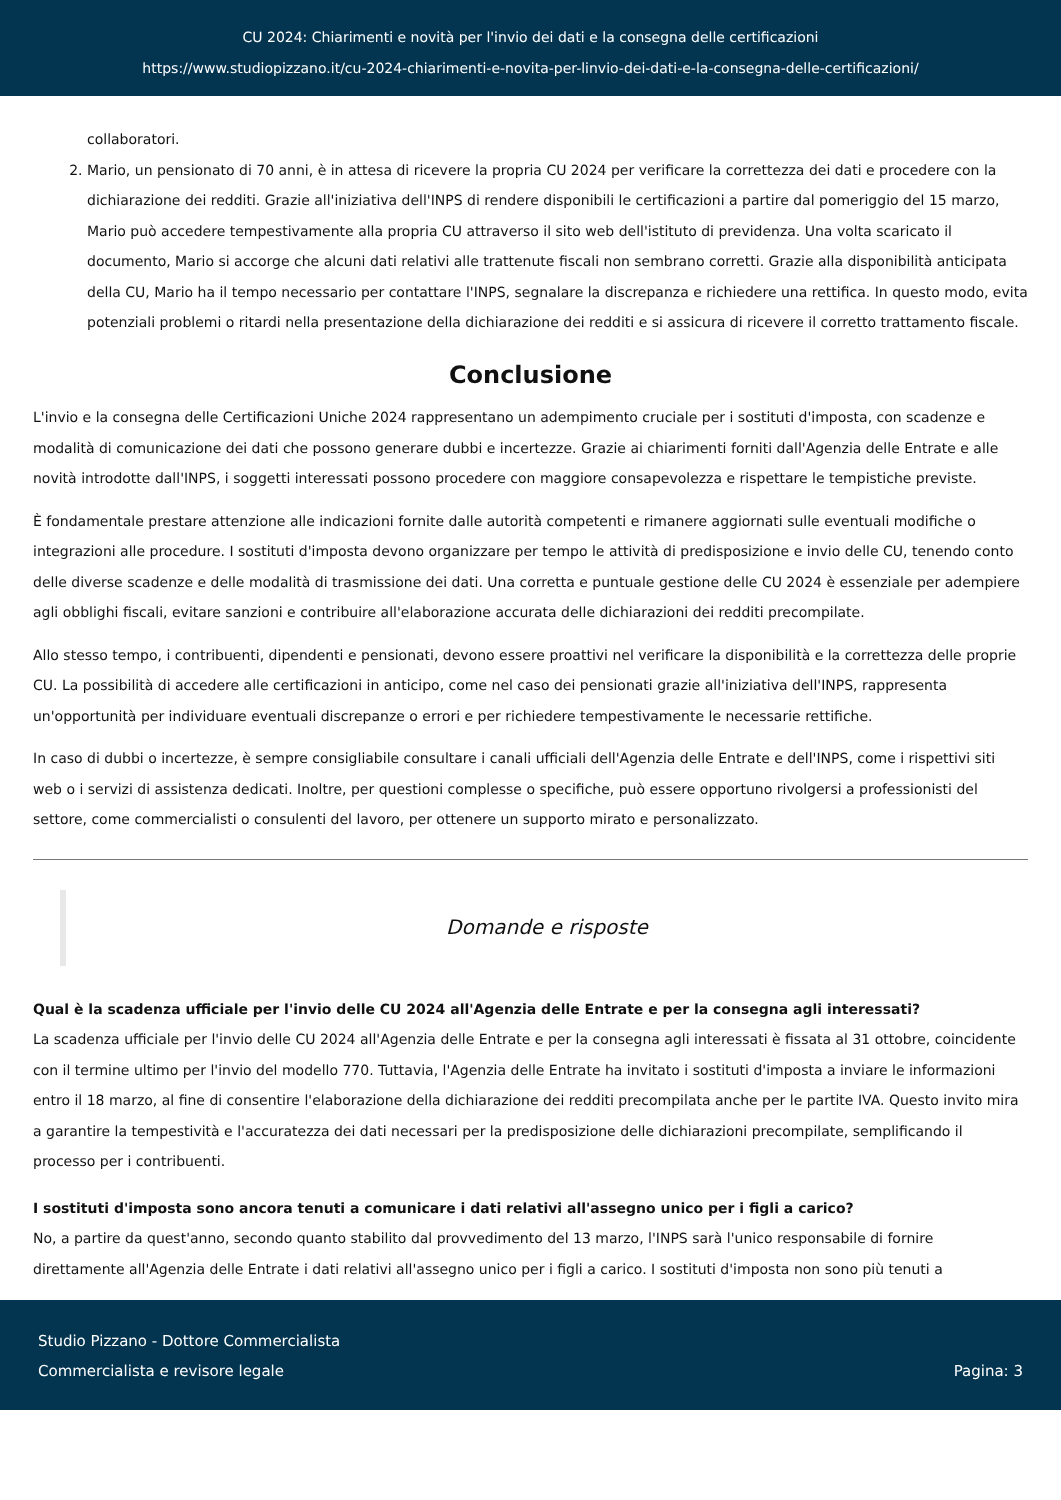CU 2024: Chiarimenti e novità per l'invio dei dati e la consegna delle certificazioni
https://www.studiopizzano.it/cu-2024-chiarimenti-e-novita-per-linvio-dei-dati-e-la-consegna-delle-certificazioni/
collaboratori.
2. Mario, un pensionato di 70 anni, è in attesa di ricevere la propria CU 2024 per verificare la correttezza dei dati e procedere con la dichiarazione dei redditi. Grazie all'iniziativa dell'INPS di rendere disponibili le certificazioni a partire dal pomeriggio del 15 marzo, Mario può accedere tempestivamente alla propria CU attraverso il sito web dell'istituto di previdenza. Una volta scaricato il documento, Mario si accorge che alcuni dati relativi alle trattenute fiscali non sembrano corretti. Grazie alla disponibilità anticipata della CU, Mario ha il tempo necessario per contattare l'INPS, segnalare la discrepanza e richiedere una rettifica. In questo modo, evita potenziali problemi o ritardi nella presentazione della dichiarazione dei redditi e si assicura di ricevere il corretto trattamento fiscale.
Conclusione
L'invio e la consegna delle Certificazioni Uniche 2024 rappresentano un adempimento cruciale per i sostituti d'imposta, con scadenze e modalità di comunicazione dei dati che possono generare dubbi e incertezze. Grazie ai chiarimenti forniti dall'Agenzia delle Entrate e alle novità introdotte dall'INPS, i soggetti interessati possono procedere con maggiore consapevolezza e rispettare le tempistiche previste.
È fondamentale prestare attenzione alle indicazioni fornite dalle autorità competenti e rimanere aggiornati sulle eventuali modifiche o integrazioni alle procedure. I sostituti d'imposta devono organizzare per tempo le attività di predisposizione e invio delle CU, tenendo conto delle diverse scadenze e delle modalità di trasmissione dei dati. Una corretta e puntuale gestione delle CU 2024 è essenziale per adempiere agli obblighi fiscali, evitare sanzioni e contribuire all'elaborazione accurata delle dichiarazioni dei redditi precompilate.
Allo stesso tempo, i contribuenti, dipendenti e pensionati, devono essere proattivi nel verificare la disponibilità e la correttezza delle proprie CU. La possibilità di accedere alle certificazioni in anticipo, come nel caso dei pensionati grazie all'iniziativa dell'INPS, rappresenta un'opportunità per individuare eventuali discrepanze o errori e per richiedere tempestivamente le necessarie rettifiche.
In caso di dubbi o incertezze, è sempre consigliabile consultare i canali ufficiali dell'Agenzia delle Entrate e dell'INPS, come i rispettivi siti web o i servizi di assistenza dedicati. Inoltre, per questioni complesse o specifiche, può essere opportuno rivolgersi a professionisti del settore, come commercialisti o consulenti del lavoro, per ottenere un supporto mirato e personalizzato.
Domande e risposte
Qual è la scadenza ufficiale per l'invio delle CU 2024 all'Agenzia delle Entrate e per la consegna agli interessati?
La scadenza ufficiale per l'invio delle CU 2024 all'Agenzia delle Entrate e per la consegna agli interessati è fissata al 31 ottobre, coincidente con il termine ultimo per l'invio del modello 770. Tuttavia, l'Agenzia delle Entrate ha invitato i sostituti d'imposta a inviare le informazioni entro il 18 marzo, al fine di consentire l'elaborazione della dichiarazione dei redditi precompilata anche per le partite IVA. Questo invito mira a garantire la tempestività e l'accuratezza dei dati necessari per la predisposizione delle dichiarazioni precompilate, semplificando il processo per i contribuenti.
I sostituti d'imposta sono ancora tenuti a comunicare i dati relativi all'assegno unico per i figli a carico?
No, a partire da quest'anno, secondo quanto stabilito dal provvedimento del 13 marzo, l'INPS sarà l'unico responsabile di fornire direttamente all'Agenzia delle Entrate i dati relativi all'assegno unico per i figli a carico. I sostituti d'imposta non sono più tenuti a
Studio Pizzano - Dottore Commercialista
Commercialista e revisore legale
Pagina: 3